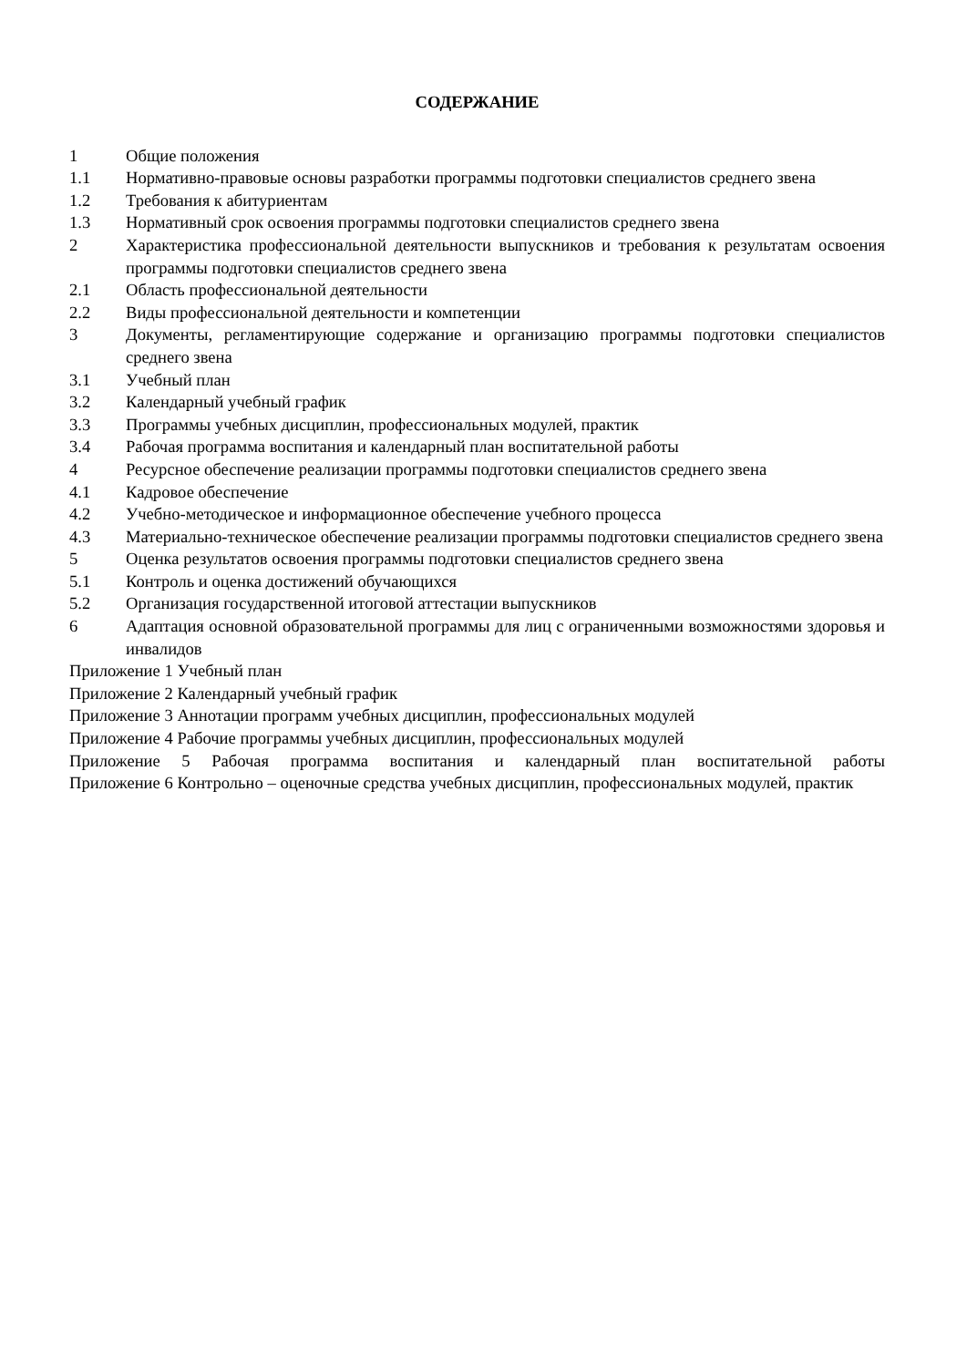СОДЕРЖАНИЕ
1 Общие положения
1.1 Нормативно-правовые основы разработки программы подготовки специалистов среднего звена
1.2 Требования к абитуриентам
1.3 Нормативный срок освоения программы подготовки специалистов среднего звена
2 Характеристика профессиональной деятельности выпускников и требования к результатам освоения программы подготовки специалистов среднего звена
2.1 Область профессиональной деятельности
2.2 Виды профессиональной деятельности и компетенции
3 Документы, регламентирующие содержание и организацию программы подготовки специалистов среднего звена
3.1 Учебный план
3.2 Календарный учебный график
3.3 Программы учебных дисциплин, профессиональных модулей, практик
3.4 Рабочая программа воспитания и календарный план воспитательной работы
4 Ресурсное обеспечение реализации программы подготовки специалистов среднего звена
4.1 Кадровое обеспечение
4.2 Учебно-методическое и информационное обеспечение учебного процесса
4.3 Материально-техническое обеспечение реализации программы подготовки специалистов среднего звена
5 Оценка результатов освоения программы подготовки специалистов среднего звена
5.1 Контроль и оценка достижений обучающихся
5.2 Организация государственной итоговой аттестации выпускников
6 Адаптация основной образовательной программы для лиц с ограниченными возможностями здоровья и инвалидов
Приложение 1 Учебный план
Приложение 2 Календарный учебный график
Приложение 3 Аннотации программ учебных дисциплин, профессиональных модулей
Приложение 4 Рабочие программы учебных дисциплин, профессиональных модулей
Приложение 5 Рабочая программа воспитания и календарный план воспитательной работы
Приложение 6 Контрольно – оценочные средства учебных дисциплин, профессиональных модулей, практик